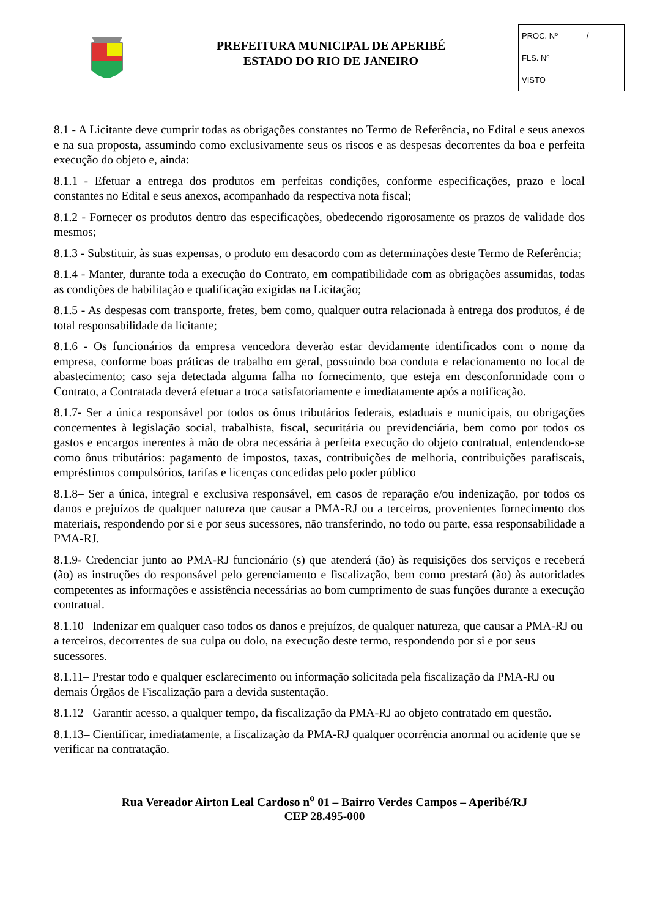PREFEITURA MUNICIPAL DE APERIBÉ
ESTADO DO RIO DE JANEIRO
PROC. Nº /
FLS. Nº
VISTO
8.1 - A Licitante deve cumprir todas as obrigações constantes no Termo de Referência, no Edital e seus anexos e na sua proposta, assumindo como exclusivamente seus os riscos e as despesas decorrentes da boa e perfeita execução do objeto e, ainda:
8.1.1 - Efetuar a entrega dos produtos em perfeitas condições, conforme especificações, prazo e local constantes no Edital e seus anexos, acompanhado da respectiva nota fiscal;
8.1.2 - Fornecer os produtos dentro das especificações, obedecendo rigorosamente os prazos de validade dos mesmos;
8.1.3 - Substituir, às suas expensas, o produto em desacordo com as determinações deste Termo de Referência;
8.1.4 - Manter, durante toda a execução do Contrato, em compatibilidade com as obrigações assumidas, todas as condições de habilitação e qualificação exigidas na Licitação;
8.1.5 - As despesas com transporte, fretes, bem como, qualquer outra relacionada à entrega dos produtos, é de total responsabilidade da licitante;
8.1.6 - Os funcionários da empresa vencedora deverão estar devidamente identificados com o nome da empresa, conforme boas práticas de trabalho em geral, possuindo boa conduta e relacionamento no local de abastecimento; caso seja detectada alguma falha no fornecimento, que esteja em desconformidade com o Contrato, a Contratada deverá efetuar a troca satisfatoriamente e imediatamente após a notificação.
8.1.7- Ser a única responsável por todos os ônus tributários federais, estaduais e municipais, ou obrigações concernentes à legislação social, trabalhista, fiscal, securitária ou previdenciária, bem como por todos os gastos e encargos inerentes à mão de obra necessária à perfeita execução do objeto contratual, entendendo-se como ônus tributários: pagamento de impostos, taxas, contribuições de melhoria, contribuições parafiscais, empréstimos compulsórios, tarifas e licenças concedidas pelo poder público
8.1.8– Ser a única, integral e exclusiva responsável, em casos de reparação e/ou indenização, por todos os danos e prejuízos de qualquer natureza que causar a PMA-RJ ou a terceiros, provenientes fornecimento dos materiais, respondendo por si e por seus sucessores, não transferindo, no todo ou parte, essa responsabilidade a PMA-RJ.
8.1.9- Credenciar junto ao PMA-RJ funcionário (s) que atenderá (ão) às requisições dos serviços e receberá (ão) as instruções do responsável pelo gerenciamento e fiscalização, bem como prestará (ão) às autoridades competentes as informações e assistência necessárias ao bom cumprimento de suas funções durante a execução contratual.
8.1.10– Indenizar em qualquer caso todos os danos e prejuízos, de qualquer natureza, que causar a PMA-RJ ou a terceiros, decorrentes de sua culpa ou dolo, na execução deste termo, respondendo por si e por seus sucessores.
8.1.11– Prestar todo e qualquer esclarecimento ou informação solicitada pela fiscalização da PMA-RJ ou demais Órgãos de Fiscalização para a devida sustentação.
8.1.12– Garantir acesso, a qualquer tempo, da fiscalização da PMA-RJ ao objeto contratado em questão.
8.1.13– Cientificar, imediatamente, a fiscalização da PMA-RJ qualquer ocorrência anormal ou acidente que se verificar na contratação.
Rua Vereador Airton Leal Cardoso n<sup>o</sup> 01 – Bairro Verdes Campos – Aperibé/RJ
CEP 28.495-000